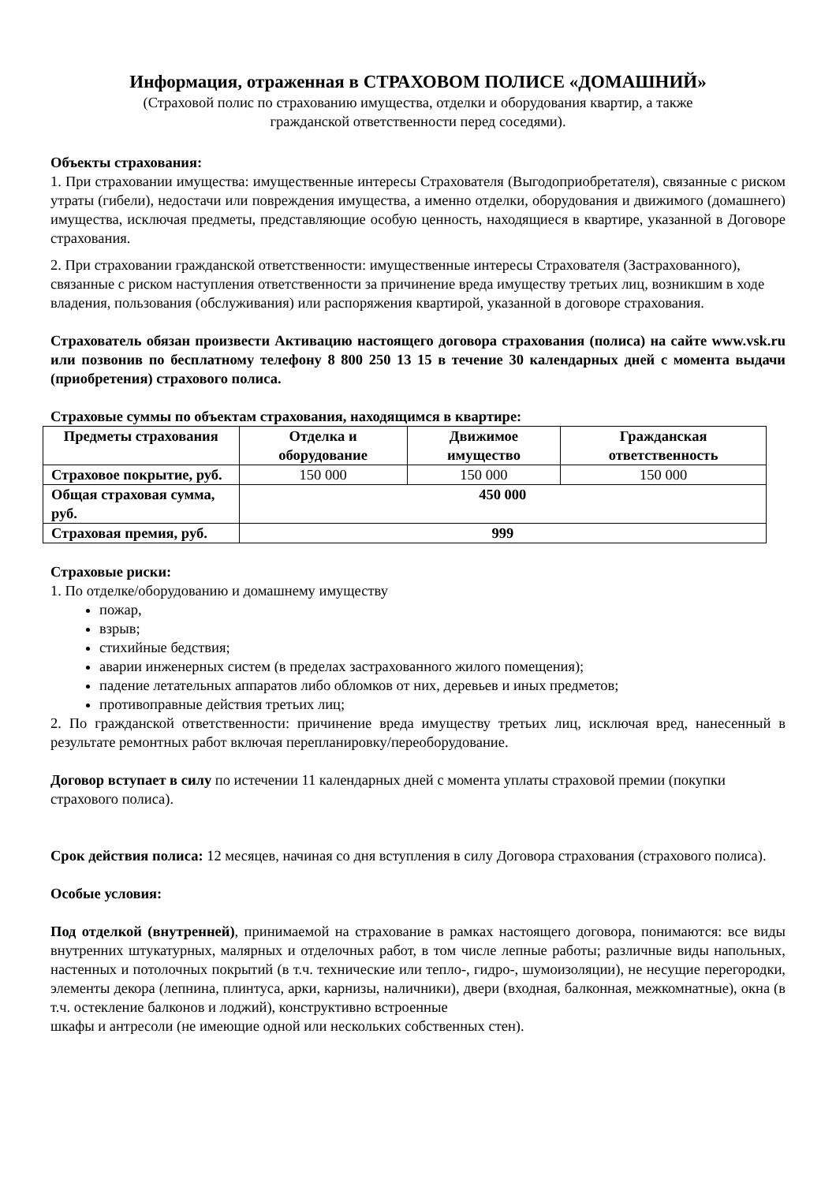Информация, отраженная в СТРАХОВОМ ПОЛИСЕ «ДОМАШНИЙ»
(Страховой полис по страхованию имущества, отделки и оборудования квартир, а также
гражданской ответственности перед соседями).
Объекты страхования:
1. При страховании имущества: имущественные интересы Страхователя (Выгодоприобретателя), связанные с риском утраты (гибели), недостачи или повреждения имущества, а именно отделки, оборудования и движимого (домашнего) имущества, исключая предметы, представляющие особую ценность, находящиеся в квартире, указанной в Договоре страхования.
2. При страховании гражданской ответственности: имущественные интересы Страхователя (Застрахованного), связанные с риском наступления ответственности за причинение вреда имуществу третьих лиц, возникшим в ходе владения, пользования (обслуживания) или распоряжения квартирой, указанной в договоре страхования.
Страхователь обязан произвести Активацию настоящего договора страхования (полиса) на сайте www.vsk.ru или позвонив по бесплатному телефону 8 800 250 13 15 в течение 30 календарных дней с момента выдачи (приобретения) страхового полиса.
Страховые суммы по объектам страхования, находящимся в квартире:
| Предметы страхования | Отделка и оборудование | Движимое имущество | Гражданская ответственность |
| --- | --- | --- | --- |
| Страховое покрытие, руб. | 150 000 | 150 000 | 150 000 |
| Общая страховая сумма, руб. | 450 000 | | |
| Страховая премия, руб. | 999 | | |
Страховые риски:
1. По отделке/оборудованию и домашнему имуществу
пожар,
взрыв;
стихийные бедствия;
аварии инженерных систем (в пределах застрахованного жилого помещения);
падение летательных аппаратов либо обломков от них, деревьев и иных предметов;
противоправные действия третьих лиц;
2. По гражданской ответственности: причинение вреда имуществу третьих лиц, исключая вред, нанесенный в результате ремонтных работ включая перепланировку/переоборудование.
Договор вступает в силу по истечении 11 календарных дней с момента уплаты страховой премии (покупки страхового полиса).
Срок действия полиса: 12 месяцев, начиная со дня вступления в силу Договора страхования (страхового полиса).
Особые условия:
Под отделкой (внутренней), принимаемой на страхование в рамках настоящего договора, понимаются: все виды внутренних штукатурных, малярных и отделочных работ, в том числе лепные работы; различные виды напольных, настенных и потолочных покрытий (в т.ч. технические или тепло-, гидро-, шумоизоляции), не несущие перегородки, элементы декора (лепнина, плинтуса, арки, карнизы, наличники), двери (входная, балконная, межкомнатные), окна (в т.ч. остекление балконов и лоджий), конструктивно встроенные
шкафы и антресоли (не имеющие одной или нескольких собственных стен).